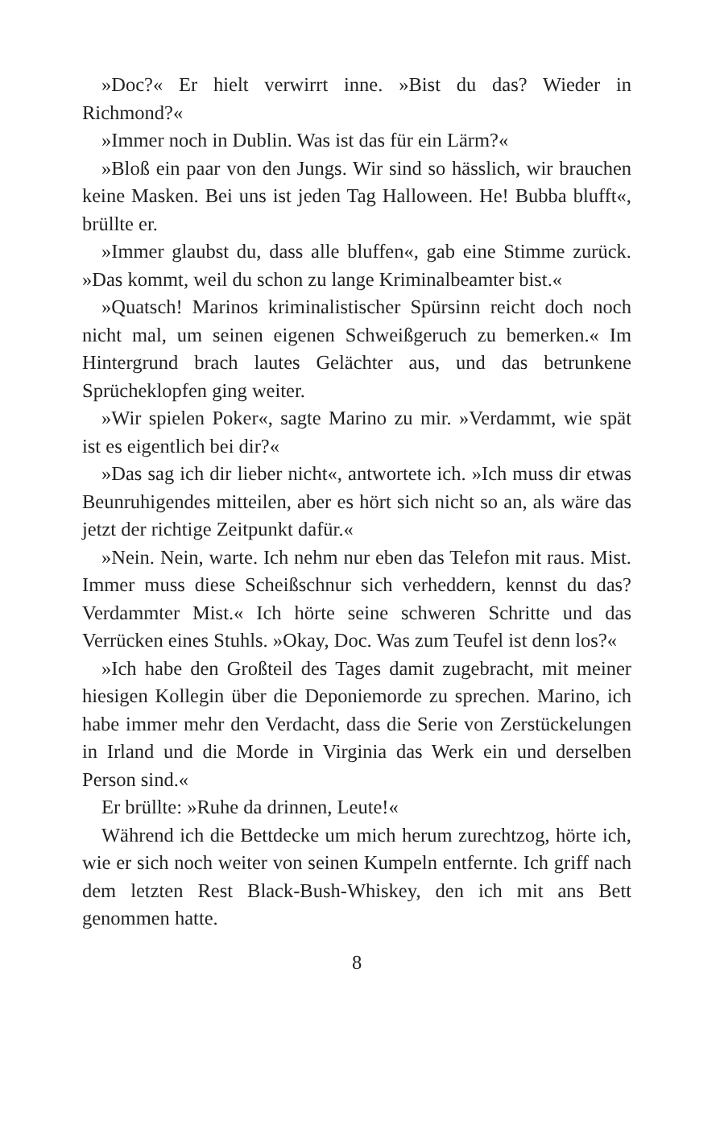»Doc?« Er hielt verwirrt inne. »Bist du das? Wieder in Richmond?«
»Immer noch in Dublin. Was ist das für ein Lärm?«
»Bloß ein paar von den Jungs. Wir sind so hässlich, wir brauchen keine Masken. Bei uns ist jeden Tag Halloween. He! Bubba blufft«, brüllte er.
»Immer glaubst du, dass alle bluffen«, gab eine Stimme zurück. »Das kommt, weil du schon zu lange Kriminalbeamter bist.«
»Quatsch! Marinos kriminalistischer Spürsinn reicht doch noch nicht mal, um seinen eigenen Schweißgeruch zu bemerken.« Im Hintergrund brach lautes Gelächter aus, und das betrunkene Sprücheklopfen ging weiter.
»Wir spielen Poker«, sagte Marino zu mir. »Verdammt, wie spät ist es eigentlich bei dir?«
»Das sag ich dir lieber nicht«, antwortete ich. »Ich muss dir etwas Beunruhigendes mitteilen, aber es hört sich nicht so an, als wäre das jetzt der richtige Zeitpunkt dafür.«
»Nein. Nein, warte. Ich nehm nur eben das Telefon mit raus. Mist. Immer muss diese Scheißschnur sich verheddern, kennst du das? Verdammter Mist.« Ich hörte seine schweren Schritte und das Verrücken eines Stuhls. »Okay, Doc. Was zum Teufel ist denn los?«
»Ich habe den Großteil des Tages damit zugebracht, mit meiner hiesigen Kollegin über die Deponiemorde zu sprechen. Marino, ich habe immer mehr den Verdacht, dass die Serie von Zerstückelungen in Irland und die Morde in Virginia das Werk ein und derselben Person sind.«
Er brüllte: »Ruhe da drinnen, Leute!«
Während ich die Bettdecke um mich herum zurechtzog, hörte ich, wie er sich noch weiter von seinen Kumpeln entfernte. Ich griff nach dem letzten Rest Black-Bush-Whiskey, den ich mit ans Bett genommen hatte.
8